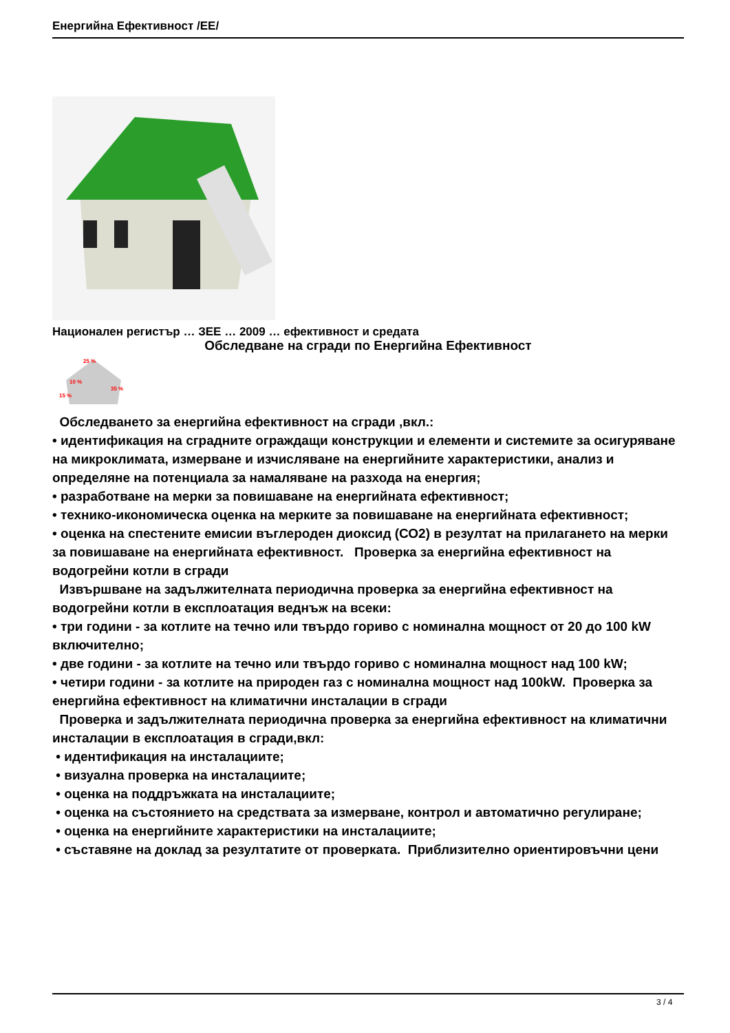Енергийна Ефективност /ЕЕ/
Национален регистър … ЗЕЕ … 2009 … ефективност и средата
Обследване на сгради по Енергийна Ефективност
25 %
10 %
35 %
15 %
Обследването за енергийна ефективност на сгради ,вкл.:
• идентификация на сградните ограждащи конструкции и елементи и системите за осигуряване на микроклимата, измерване и изчисляване на енергийните характеристики, анализ и определяне на потенциала за намаляване на разхода на енергия;
• разработване на мерки за повишаване на енергийната ефективност;
• технико-икономическа оценка на мерките за повишаване на енергийната ефективност;
• оценка на спестените емисии въглероден диоксид (СО2) в резултат на прилагането на мерки за повишаване на енергийната ефективност. Проверка за енергийна ефективност на водогрейни котли в сгради
Извършване на задължителната периодична проверка за енергийна ефективност на водогрейни котли в експлоатация веднъж на всеки:
• три години - за котлите на течно или твърдо гориво с номинална мощност от 20 до 100 kW включително;
• две години - за котлите на течно или твърдо гориво с номинална мощност над 100 kW;
• четири години - за котлите на природен газ с номинална мощност над 100kW. Проверка за енергийна ефективност на климатични инсталации в сгради
Проверка и задължителната периодична проверка за енергийна ефективност на климатични инсталации в експлоатация в сгради,вкл:
• идентификация на инсталациите;
• визуална проверка на инсталациите;
• оценка на поддръжката на инсталациите;
• оценка на състоянието на средствата за измерване, контрол и автоматично регулиране;
• оценка на енергийните характеристики на инсталациите;
• съставяне на доклад за резултатите от проверката. Приблизително ориентировъчни цени
3 / 4